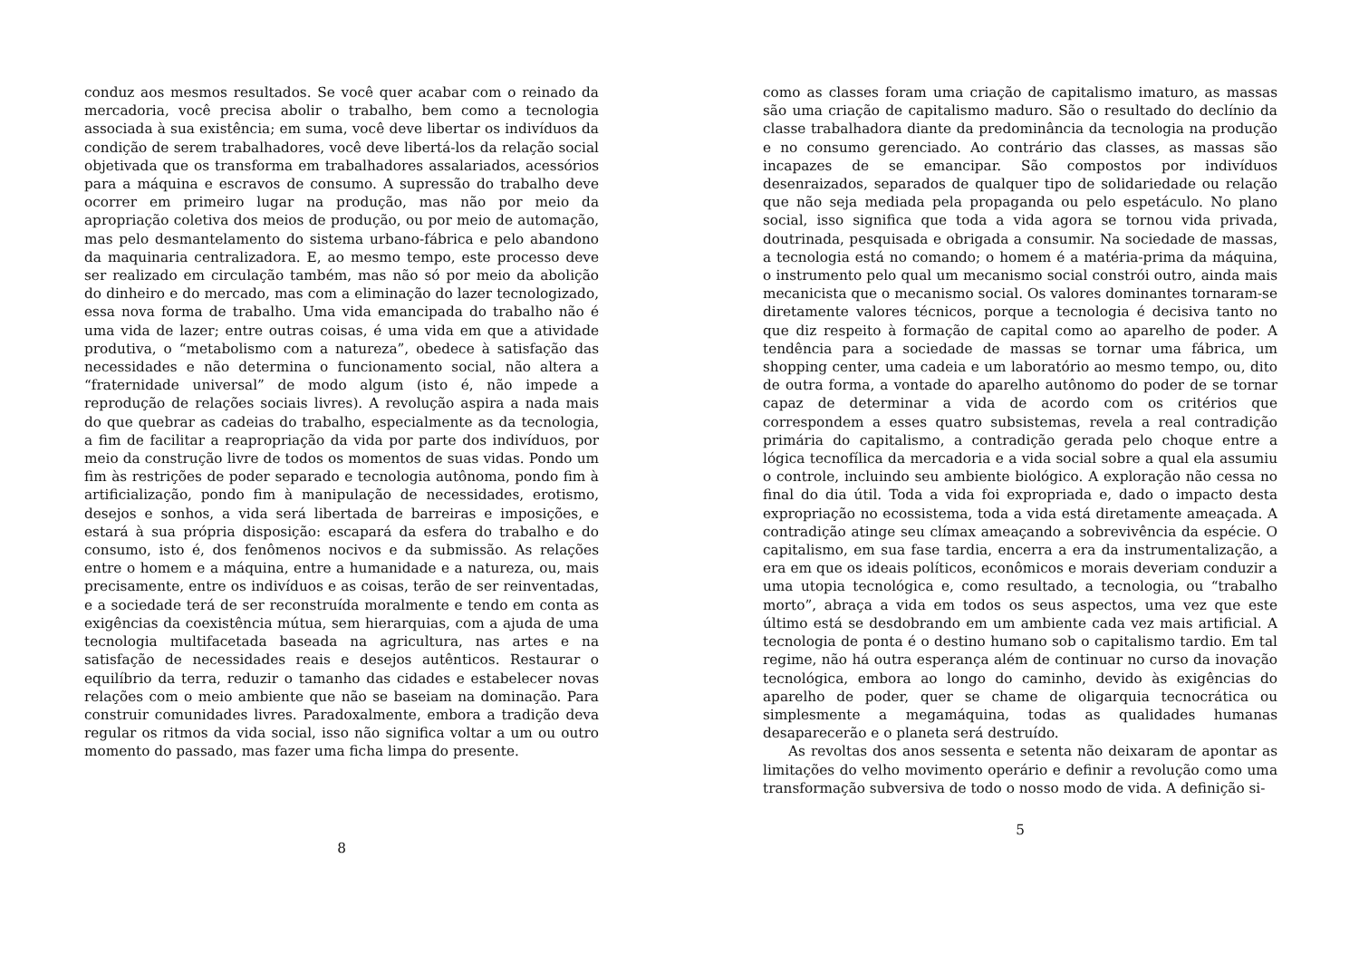conduz aos mesmos resultados. Se você quer acabar com o reinado da mercadoria, você precisa abolir o trabalho, bem como a tecnologia associada à sua existência; em suma, você deve libertar os indivíduos da condição de serem trabalhadores, você deve libertá-los da relação social objetivada que os transforma em trabalhadores assalariados, acessórios para a máquina e escravos de consumo. A supressão do trabalho deve ocorrer em primeiro lugar na produção, mas não por meio da apropriação coletiva dos meios de produção, ou por meio de automação, mas pelo desmantelamento do sistema urbano-fábrica e pelo abandono da maquinaria centralizadora. E, ao mesmo tempo, este processo deve ser realizado em circulação também, mas não só por meio da abolição do dinheiro e do mercado, mas com a eliminação do lazer tecnologizado, essa nova forma de trabalho. Uma vida emancipada do trabalho não é uma vida de lazer; entre outras coisas, é uma vida em que a atividade produtiva, o “metabolismo com a natureza”, obedece à satisfação das necessidades e não determina o funcionamento social, não altera a “fraternidade universal” de modo algum (isto é, não impede a reprodução de relações sociais livres). A revolução aspira a nada mais do que quebrar as cadeias do trabalho, especialmente as da tecnologia, a fim de facilitar a reapropriação da vida por parte dos indivíduos, por meio da construção livre de todos os momentos de suas vidas. Pondo um fim às restrições de poder separado e tecnologia autônoma, pondo fim à artificialização, pondo fim à manipulação de necessidades, erotismo, desejos e sonhos, a vida será libertada de barreiras e imposições, e estará à sua própria disposição: escapará da esfera do trabalho e do consumo, isto é, dos fenômenos nocivos e da submissão. As relações entre o homem e a máquina, entre a humanidade e a natureza, ou, mais precisamente, entre os indivíduos e as coisas, terão de ser reinventadas, e a sociedade terá de ser reconstruída moralmente e tendo em conta as exigências da coexistência mútua, sem hierarquias, com a ajuda de uma tecnologia multifacetada baseada na agricultura, nas artes e na satisfação de necessidades reais e desejos autênticos. Restaurar o equilíbrio da terra, reduzir o tamanho das cidades e estabelecer novas relações com o meio ambiente que não se baseiam na dominação. Para construir comunidades livres. Paradoxalmente, embora a tradição deva regular os ritmos da vida social, isso não significa voltar a um ou outro momento do passado, mas fazer uma ficha limpa do presente.
8
como as classes foram uma criação de capitalismo imaturo, as massas são uma criação de capitalismo maduro. São o resultado do declínio da classe trabalhadora diante da predominância da tecnologia na produção e no consumo gerenciado. Ao contrário das classes, as massas são incapazes de se emancipar. São compostos por indivíduos desenraizados, separados de qualquer tipo de solidariedade ou relação que não seja mediada pela propaganda ou pelo espetáculo. No plano social, isso significa que toda a vida agora se tornou vida privada, doutrinada, pesquisada e obrigada a consumir. Na sociedade de massas, a tecnologia está no comando; o homem é a matéria-prima da máquina, o instrumento pelo qual um mecanismo social constrói outro, ainda mais mecanicista que o mecanismo social. Os valores dominantes tornaram-se diretamente valores técnicos, porque a tecnologia é decisiva tanto no que diz respeito à formação de capital como ao aparelho de poder. A tendência para a sociedade de massas se tornar uma fábrica, um shopping center, uma cadeia e um laboratório ao mesmo tempo, ou, dito de outra forma, a vontade do aparelho autônomo do poder de se tornar capaz de determinar a vida de acordo com os critérios que correspondem a esses quatro subsistemas, revela a real contradição primária do capitalismo, a contradição gerada pelo choque entre a lógica tecnofílica da mercadoria e a vida social sobre a qual ela assumiu o controle, incluindo seu ambiente biológico. A exploração não cessa no final do dia útil. Toda a vida foi expropriada e, dado o impacto desta expropriação no ecossistema, toda a vida está diretamente ameaçada. A contradição atinge seu clímax ameaçando a sobrevivência da espécie. O capitalismo, em sua fase tardia, encerra a era da instrumentalização, a era em que os ideais políticos, econômicos e morais deveriam conduzir a uma utopia tecnológica e, como resultado, a tecnologia, ou “trabalho morto”, abraça a vida em todos os seus aspectos, uma vez que este último está se desdobrando em um ambiente cada vez mais artificial. A tecnologia de ponta é o destino humano sob o capitalismo tardio. Em tal regime, não há outra esperança além de continuar no curso da inovação tecnológica, embora ao longo do caminho, devido às exigências do aparelho de poder, quer se chame de oligarquia tecnocrática ou simplesmente a megamáquina, todas as qualidades humanas desaparecerão e o planeta será destruído.
As revoltas dos anos sessenta e setenta não deixaram de apontar as limitações do velho movimento operário e definir a revolução como uma transformação subversiva de todo o nosso modo de vida. A definição si-
5